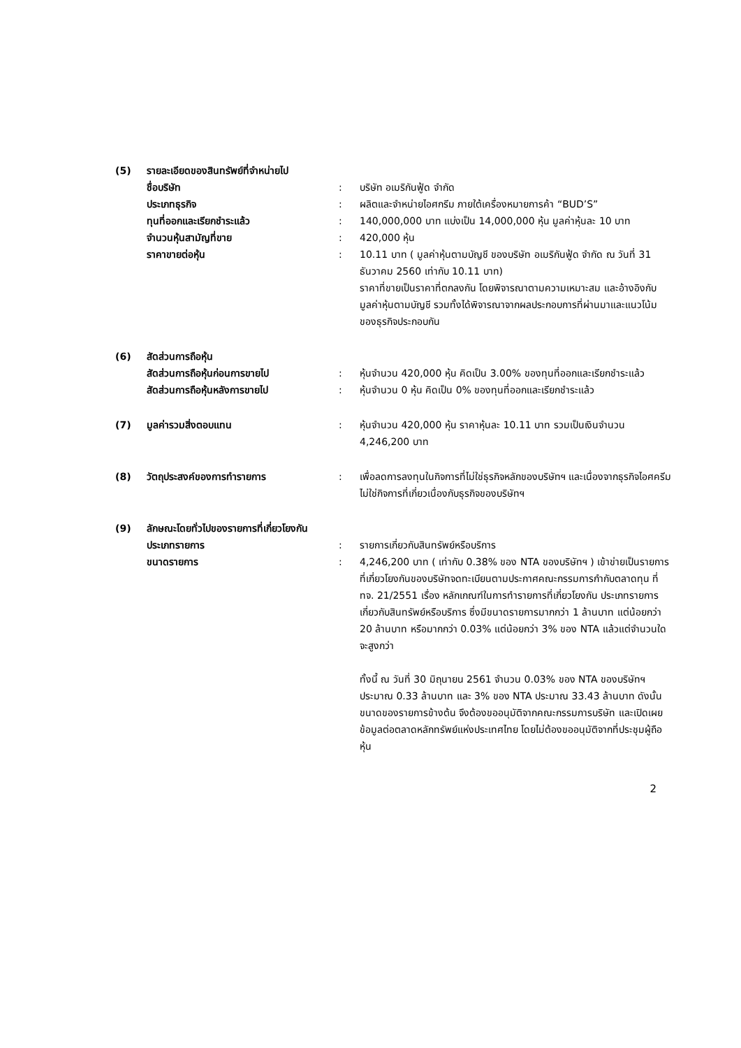| (5) | รายละเอียดของสินทรัพย์ที่จำหน่ายไป | | |
| | ชื่อบริษัท | : | บริษัท อเมริกันฟู้ด จำกัด |
| | ประเภทธุรกิจ | : | ผลิตและจำหน่ายไอศกรีม ภายใต้เครื่องหมายการค้า “BUD’S” |
| | ทุนที่ออกและเรียกชำระแล้ว | : | 140,000,000 บาท แบ่งเป็น 14,000,000 หุ้น มูลค่าหุ้นละ 10 บาท |
| | จำนวนหุ้นสามัญที่ขาย | : | 420,000 หุ้น |
| | ราคาขายต่อหุ้น | : | 10.11 บาท ( มูลค่าหุ้นตามบัญชี ของบริษัท อเมริกันฟู้ด จำกัด ณ วันที่ 31 ธันวาคม 2560 เท่ากับ 10.11 บาท) ราคาที่ขายเป็นราคาที่ตกลงกัน โดยพิจารณาตามความเหมาะสม และอ้างอิงกับมูลค่าหุ้นตามบัญชี รวมทั้งได้พิจารณาจากผลประกอบการที่ผ่านมาและแนวโน้มของธุรกิจประกอบกัน |
| (6) | สัดส่วนการถือหุ้น | | |
| | สัดส่วนการถือหุ้นก่อนการขายไป | : | หุ้นจำนวน 420,000 หุ้น คิดเป็น 3.00% ของทุนที่ออกและเรียกชำระแล้ว |
| | สัดส่วนการถือหุ้นหลังการขายไป | : | หุ้นจำนวน 0 หุ้น คิดเป็น 0% ของทุนที่ออกและเรียกชำระแล้ว |
| (7) | มูลค่ารวมสิ่งตอบแทน | : | หุ้นจำนวน 420,000 หุ้น ราคาหุ้นละ 10.11 บาท รวมเป็นเงินจำนวน 4,246,200 บาท |
| (8) | วัตถุประสงค์ของการทำรายการ | : | เพื่อลดการลงทุนในกิจการที่ไม่ใช่ธุรกิจหลักของบริษัทฯ และเนื่องจากธุรกิจไอศครีมไม่ใช่กิจการที่เกี่ยวเนื่องกับธุรกิจของบริษัทฯ |
| (9) | ลักษณะโดยทั่วไปของรายการที่เกี่ยวโยงกัน | | |
| | ประเภทรายการ | : | รายการเกี่ยวกับสินทรัพย์หรือบริการ |
| | ขนาดรายการ | : | 4,246,200 บาท ( เท่ากับ 0.38% ของ NTA ของบริษัทฯ ) เข้าข่ายเป็นรายการที่เกี่ยวโยงกันของบริษัทจดทะเบียนตามประกาศคณะกรรมการกำกับตลาดทุน ที่ ทจ. 21/2551 เรื่อง หลักเกณฑ์ในการทำรายการที่เกี่ยวโยงกัน ประเภทรายการเกี่ยวกับสินทรัพย์หรือบริการ ซึ่งมีขนาดรายการมากกว่า 1 ล้านบาท แต่น้อยกว่า 20 ล้านบาท หรือมากกว่า 0.03% แต่น้อยกว่า 3% ของ NTA แล้วแต่จำนวนใดจะสูงกว่า ทั้งนี้ ณ วันที่ 30 มิถุนายน 2561 จำนวน 0.03% ของ NTA ของบริษัทฯ ประมาณ 0.33 ล้านบาท และ 3% ของ NTA ประมาณ 33.43 ล้านบาท ดังนั้นขนาดของรายการข้างต้น จึงต้องขออนุมัติจากคณะกรรมการบริษัท และเปิดเผยข้อมูลต่อตลาดหลักทรัพย์แห่งประเทศไทย โดยไม่ต้องขออนุมัติจากที่ประชุมผู้ถือหุ้น |
2